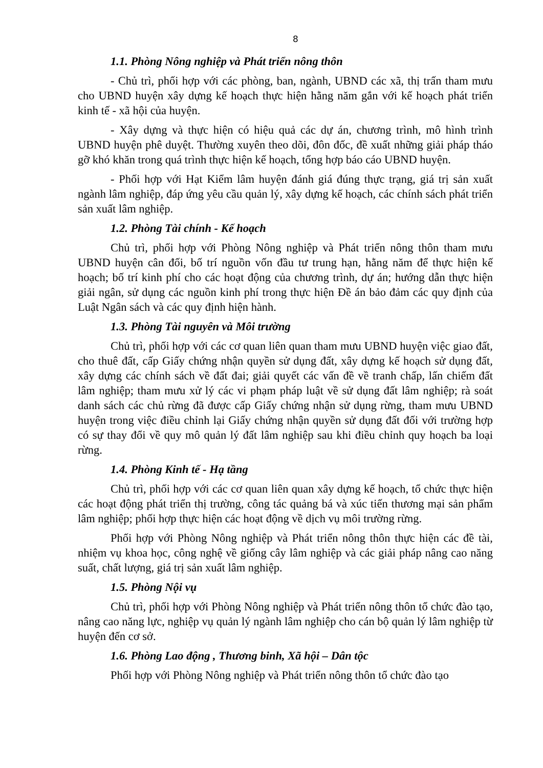8
1.1. Phòng Nông nghiệp và Phát triển nông thôn
- Chủ trì, phối hợp với các phòng, ban, ngành, UBND các xã, thị trấn tham mưu cho UBND huyện xây dựng kế hoạch thực hiện hằng năm gắn với kế hoạch phát triển kinh tế - xã hội của huyện.
- Xây dựng và thực hiện có hiệu quả các dự án, chương trình, mô hình trình UBND huyện phê duyệt. Thường xuyên theo dõi, đôn đốc, đề xuất những giải pháp tháo gỡ khó khăn trong quá trình thực hiện kế hoạch, tổng hợp báo cáo UBND huyện.
- Phối hợp với Hạt Kiểm lâm huyện đánh giá đúng thực trạng, giá trị sản xuất ngành lâm nghiệp, đáp ứng yêu cầu quản lý, xây dựng kế hoạch, các chính sách phát triển sản xuất lâm nghiệp.
1.2. Phòng Tài chính - Kế hoạch
Chủ trì, phối hợp với Phòng Nông nghiệp và Phát triển nông thôn tham mưu UBND huyện cân đối, bố trí nguồn vốn đầu tư trung hạn, hằng năm để thực hiện kế hoạch; bố trí kinh phí cho các hoạt động của chương trình, dự án; hướng dẫn thực hiện giải ngân, sử dụng các nguồn kinh phí trong thực hiện Đề án bảo đảm các quy định của Luật Ngân sách và các quy định hiện hành.
1.3. Phòng Tài nguyên và Môi trường
Chủ trì, phối hợp với các cơ quan liên quan tham mưu UBND huyện việc giao đất, cho thuê đất, cấp Giấy chứng nhận quyền sử dụng đất, xây dựng kế hoạch sử dụng đất, xây dựng các chính sách về đất đai; giải quyết các vấn đề về tranh chấp, lấn chiếm đất lâm nghiệp; tham mưu xử lý các vi phạm pháp luật về sử dụng đất lâm nghiệp; rà soát danh sách các chủ rừng đã được cấp Giấy chứng nhận sử dụng rừng, tham mưu UBND huyện trong việc điều chỉnh lại Giấy chứng nhận quyền sử dụng đất đối với trường hợp có sự thay đổi về quy mô quản lý đất lâm nghiệp sau khi điều chỉnh quy hoạch ba loại rừng.
1.4. Phòng Kinh tế - Hạ tầng
Chủ trì, phối hợp với các cơ quan liên quan xây dựng kế hoạch, tổ chức thực hiện các hoạt động phát triển thị trường, công tác quảng bá và xúc tiến thương mại sản phẩm lâm nghiệp; phối hợp thực hiện các hoạt động về dịch vụ môi trường rừng.
Phối hợp với Phòng Nông nghiệp và Phát triển nông thôn thực hiện các đề tài, nhiệm vụ khoa học, công nghệ về giống cây lâm nghiệp và các giải pháp nâng cao năng suất, chất lượng, giá trị sản xuất lâm nghiệp.
1.5. Phòng Nội vụ
Chủ trì, phối hợp với Phòng Nông nghiệp và Phát triển nông thôn tổ chức đào tạo, nâng cao năng lực, nghiệp vụ quản lý ngành lâm nghiệp cho cán bộ quản lý lâm nghiệp từ huyện đến cơ sở.
1.6. Phòng Lao động , Thương binh, Xã hội – Dân tộc
Phối hợp với Phòng Nông nghiệp và Phát triển nông thôn tổ chức đào tạo